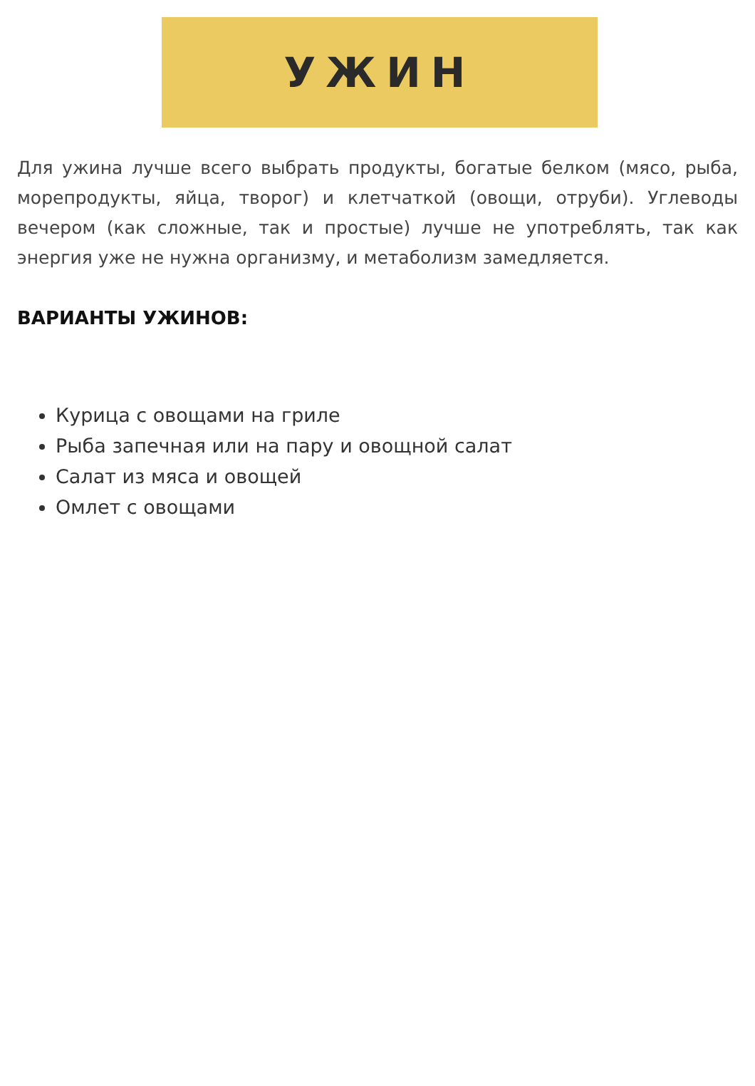УЖИН
Для ужина лучше всего выбрать продукты, богатые белком (мясо, рыба, морепродукты, яйца, творог) и клетчаткой (овощи, отруби). Углеводы вечером (как сложные, так и простые) лучше не употреблять, так как энергия уже не нужна организму, и метаболизм замедляется.
ВАРИАНТЫ УЖИНОВ:
Курица с овощами на гриле
Рыба запечная или на пару и овощной салат
Салат из мяса и овощей
Омлет с овощами